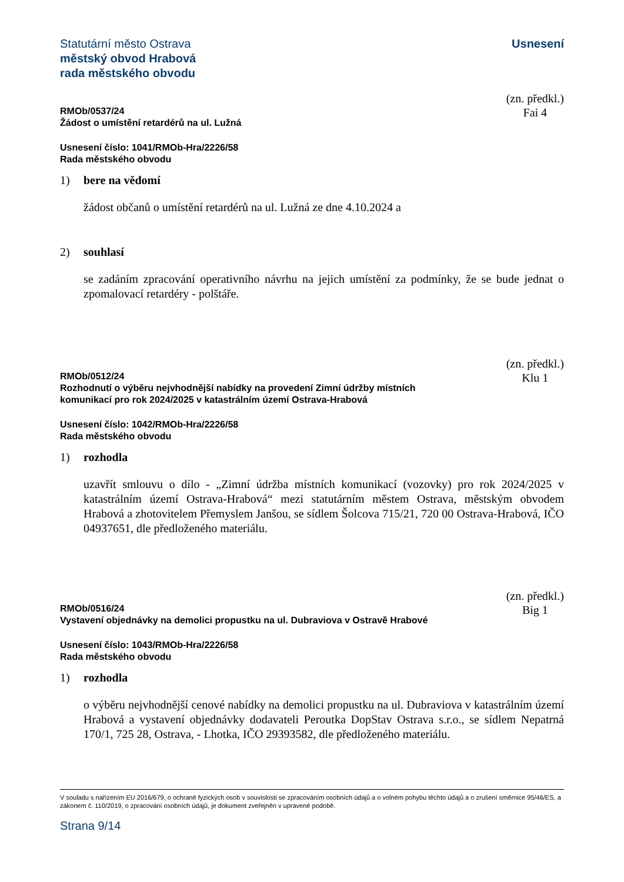Statutární město Ostrava
městský obvod Hrabová
rada městského obvodu
Usnesení
(zn. předkl.)
Fai 4
RMOb/0537/24
Žádost o umístění retardérů na ul. Lužná
Usnesení číslo: 1041/RMOb-Hra/2226/58
Rada městského obvodu
1) bere na vědomí
žádost občanů o umístění retardérů na ul. Lužná ze dne 4.10.2024 a
2) souhlasí
se zadáním zpracování operativního návrhu na jejich umístění za podmínky, že se bude jednat o zpomalovací retardéry - polštáře.
(zn. předkl.)
Klu 1
RMOb/0512/24
Rozhodnutí o výběru nejvhodnější nabídky na provedení Zimní údržby místních
komunikací pro rok 2024/2025 v katastrálním území Ostrava-Hrabová
Usnesení číslo: 1042/RMOb-Hra/2226/58
Rada městského obvodu
1) rozhodla
uzavřít smlouvu o dílo - „Zimní údržba místních komunikací (vozovky) pro rok 2024/2025 v katastrálním území Ostrava-Hrabová“ mezi statutárním městem Ostrava, městským obvodem Hrabová a zhotovitelem Přemyslem Janšou, se sídlem Šolcova 715/21, 720 00 Ostrava-Hrabová, IČO 04937651, dle předloženého materiálu.
(zn. předkl.)
Big 1
RMOb/0516/24
Vystavení objednávky na demolici propustku na ul. Dubraviova v Ostravě Hrabové
Usnesení číslo: 1043/RMOb-Hra/2226/58
Rada městského obvodu
1) rozhodla
o výběru nejvhodnější cenové nabídky na demolici propustku na ul. Dubraviova v katastrálním území Hrabová a vystavení objednávky dodavateli Peroutka DopStav Ostrava s.r.o., se sídlem Nepatrná 170/1, 725 28, Ostrava, - Lhotka, IČO 29393582, dle předloženého materiálu.
V souladu s nařízením EU 2016/679, o ochraně fyzických osob v souvislosti se zpracováním osobních údajů a o volném pohybu těchto údajů a o zrušení směrnice 95/46/ES, a zákonem č. 110/2019, o zpracování osobních údajů, je dokument zveřejněn v upravené podobě.
Strana 9/14